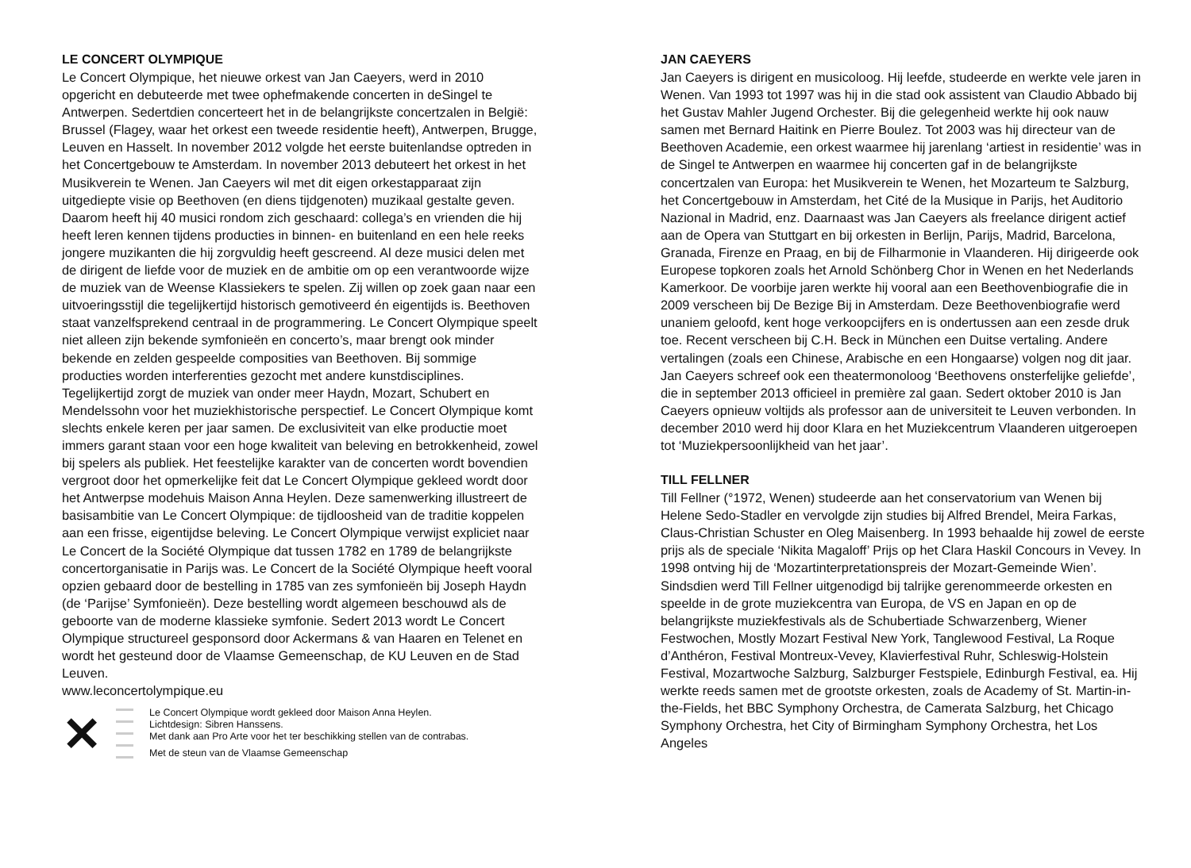LE CONCERT OLYMPIQUE
Le Concert Olympique, het nieuwe orkest van Jan Caeyers, werd in 2010 opgericht en debuteerde met twee ophefmakende concerten in deSingel te Antwerpen. Sedertdien concerteert het in de belangrijkste concertzalen in België: Brussel (Flagey, waar het orkest een tweede residentie heeft), Antwerpen, Brugge, Leuven en Hasselt. In november 2012 volgde het eerste buitenlandse optreden in het Concertgebouw te Amsterdam. In november 2013 debuteert het orkest in het Musikverein te Wenen. Jan Caeyers wil met dit eigen orkestapparaat zijn uitgediepte visie op Beethoven (en diens tijdgenoten) muzikaal gestalte geven. Daarom heeft hij 40 musici rondom zich geschaard: collega’s en vrienden die hij heeft leren kennen tijdens producties in binnen- en buitenland en een hele reeks jongere muzikanten die hij zorgvuldig heeft gescreend. Al deze musici delen met de dirigent de liefde voor de muziek en de ambitie om op een verantwoorde wijze de muziek van de Weense Klassiekers te spelen. Zij willen op zoek gaan naar een uitvoeringsstijl die tegelijkertijd historisch gemotiveerd én eigentijds is. Beethoven staat vanzelfsprekend centraal in de programmering. Le Concert Olympique speelt niet alleen zijn bekende symfonieën en concerto’s, maar brengt ook minder bekende en zelden gespeelde composities van Beethoven. Bij sommige producties worden interferenties gezocht met andere kunstdisciplines. Tegelijkertijd zorgt de muziek van onder meer Haydn, Mozart, Schubert en Mendelssohn voor het muziekhistorische perspectief. Le Concert Olympique komt slechts enkele keren per jaar samen. De exclusiviteit van elke productie moet immers garant staan voor een hoge kwaliteit van beleving en betrokkenheid, zowel bij spelers als publiek. Het feestelijke karakter van de concerten wordt bovendien vergroot door het opmerkelijke feit dat Le Concert Olympique gekleed wordt door het Antwerpse modehuis Maison Anna Heylen. Deze samenwerking illustreert de basisambitie van Le Concert Olympique: de tijdloosheid van de traditie koppelen aan een frisse, eigentijdse beleving. Le Concert Olympique verwijst expliciet naar Le Concert de la Société Olympique dat tussen 1782 en 1789 de belangrijkste concertorganisatie in Parijs was. Le Concert de la Société Olympique heeft vooral opzien gebaard door de bestelling in 1785 van zes symfonieën bij Joseph Haydn (de ‘Parijse’ Symfonieën). Deze bestelling wordt algemeen beschouwd als de geboorte van de moderne klassieke symfonie. Sedert 2013 wordt Le Concert Olympique structureel gesponsord door Ackermans & van Haaren en Telenet en wordt het gesteund door de Vlaamse Gemeenschap, de KU Leuven en de Stad Leuven.
www.leconcertolympique.eu
✕
Le Concert Olympique wordt gekleed door Maison Anna Heylen.
Lichtdesign: Sibren Hanssens.
Met dank aan Pro Arte voor het ter beschikking stellen van de contrabas.
Met de steun van de Vlaamse Gemeenschap
JAN CAEYERS
Jan Caeyers is dirigent en musicoloog. Hij leefde, studeerde en werkte vele jaren in Wenen. Van 1993 tot 1997 was hij in die stad ook assistent van Claudio Abbado bij het Gustav Mahler Jugend Orchester. Bij die gelegenheid werkte hij ook nauw samen met Bernard Haitink en Pierre Boulez. Tot 2003 was hij directeur van de Beethoven Academie, een orkest waarmee hij jarenlang ‘artiest in residentie’ was in de Singel te Antwerpen en waarmee hij concerten gaf in de belangrijkste concertzalen van Europa: het Musikverein te Wenen, het Mozarteum te Salzburg, het Concertgebouw in Amsterdam, het Cité de la Musique in Parijs, het Auditorio Nazional in Madrid, enz. Daarnaast was Jan Caeyers als freelance dirigent actief aan de Opera van Stuttgart en bij orkesten in Berlijn, Parijs, Madrid, Barcelona, Granada, Firenze en Praag, en bij de Filharmonie in Vlaanderen. Hij dirigeerde ook Europese topkoren zoals het Arnold Schönberg Chor in Wenen en het Nederlands Kamerkoor. De voorbije jaren werkte hij vooral aan een Beethovenbiografie die in 2009 verscheen bij De Bezige Bij in Amsterdam. Deze Beethovenbiografie werd unaniem geloofd, kent hoge verkoopcijfers en is ondertussen aan een zesde druk toe. Recent verscheen bij C.H. Beck in München een Duitse vertaling. Andere vertalingen (zoals een Chinese, Arabische en een Hongaarse) volgen nog dit jaar. Jan Caeyers schreef ook een theatermonoloog ‘Beethovens onsterfelijke geliefde’, die in september 2013 officieel in première zal gaan. Sedert oktober 2010 is Jan Caeyers opnieuw voltijds als professor aan de universiteit te Leuven verbonden. In december 2010 werd hij door Klara en het Muziekcentrum Vlaanderen uitgeroepen tot ‘Muziekpersoonlijkheid van het jaar’.
TILL FELLNER
Till Fellner (°1972, Wenen) studeerde aan het conservatorium van Wenen bij Helene Sedo-Stadler en vervolgde zijn studies bij Alfred Brendel, Meira Farkas, Claus-Christian Schuster en Oleg Maisenberg. In 1993 behaalde hij zowel de eerste prijs als de speciale ‘Nikita Magaloff’ Prijs op het Clara Haskil Concours in Vevey. In 1998 ontving hij de ‘Mozartinterpretationspreis der Mozart-Gemeinde Wien’. Sindsdien werd Till Fellner uitgenodigd bij talrijke gerenommeerde orkesten en speelde in de grote muziekcentra van Europa, de VS en Japan en op de belangrijkste muziekfestivals als de Schubertiade Schwarzenberg, Wiener Festwochen, Mostly Mozart Festival New York, Tanglewood Festival, La Roque d’Anthéron, Festival Montreux-Vevey, Klavierfestival Ruhr, Schleswig-Holstein Festival, Mozartwoche Salzburg, Salzburger Festspiele, Edinburgh Festival, ea. Hij werkte reeds samen met de grootste orkesten, zoals de Academy of St. Martin-in-the-Fields, het BBC Symphony Orchestra, de Camerata Salzburg, het Chicago Symphony Orchestra, het City of Birmingham Symphony Orchestra, het Los Angeles